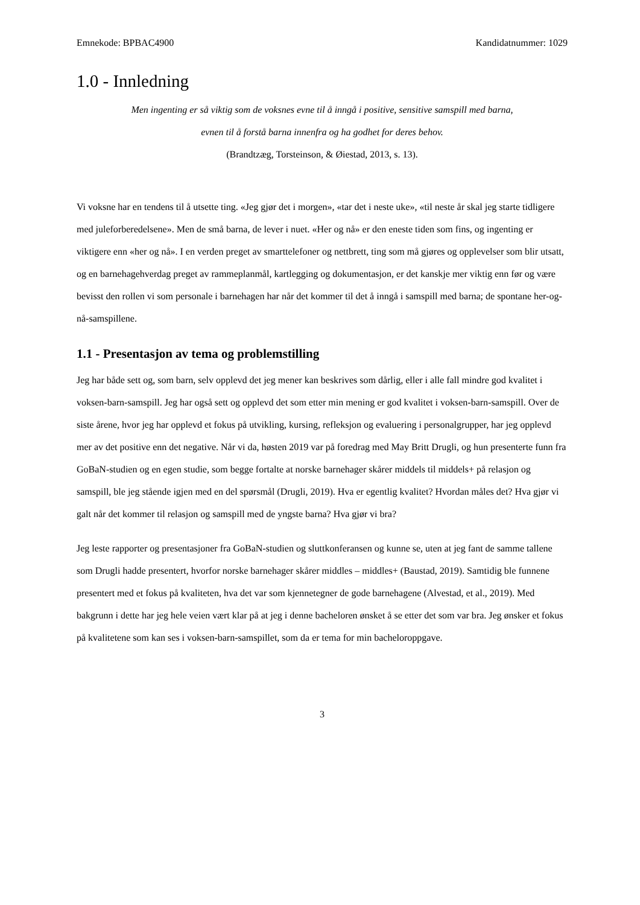Emnekode: BPBAC4900 Kandidatnummer: 1029
1.0 - Innledning
Men ingenting er så viktig som de voksnes evne til å inngå i positive, sensitive samspill med barna, evnen til å forstå barna innenfra og ha godhet for deres behov.
(Brandtzæg, Torsteinson, & Øiestad, 2013, s. 13).
Vi voksne har en tendens til å utsette ting. «Jeg gjør det i morgen», «tar det i neste uke», «til neste år skal jeg starte tidligere med juleforberedelsene». Men de små barna, de lever i nuet. «Her og nå» er den eneste tiden som fins, og ingenting er viktigere enn «her og nå». I en verden preget av smarttelefoner og nettbrett, ting som må gjøres og opplevelser som blir utsatt, og en barnehagehverdag preget av rammeplanmål, kartlegging og dokumentasjon, er det kanskje mer viktig enn før og være bevisst den rollen vi som personale i barnehagen har når det kommer til det å inngå i samspill med barna; de spontane her-og-nå-samspillene.
1.1 - Presentasjon av tema og problemstilling
Jeg har både sett og, som barn, selv opplevd det jeg mener kan beskrives som dårlig, eller i alle fall mindre god kvalitet i voksen-barn-samspill. Jeg har også sett og opplevd det som etter min mening er god kvalitet i voksen-barn-samspill. Over de siste årene, hvor jeg har opplevd et fokus på utvikling, kursing, refleksjon og evaluering i personalgrupper, har jeg opplevd mer av det positive enn det negative. Når vi da, høsten 2019 var på foredrag med May Britt Drugli, og hun presenterte funn fra GoBaN-studien og en egen studie, som begge fortalte at norske barnehager skårer middels til middels+ på relasjon og samspill, ble jeg stående igjen med en del spørsmål (Drugli, 2019). Hva er egentlig kvalitet? Hvordan måles det? Hva gjør vi galt når det kommer til relasjon og samspill med de yngste barna? Hva gjør vi bra?
Jeg leste rapporter og presentasjoner fra GoBaN-studien og sluttkonferansen og kunne se, uten at jeg fant de samme tallene som Drugli hadde presentert, hvorfor norske barnehager skårer middles – middles+ (Baustad, 2019). Samtidig ble funnene presentert med et fokus på kvaliteten, hva det var som kjennetegner de gode barnehagene (Alvestad, et al., 2019). Med bakgrunn i dette har jeg hele veien vært klar på at jeg i denne bacheloren ønsket å se etter det som var bra. Jeg ønsker et fokus på kvalitetene som kan ses i voksen-barn-samspillet, som da er tema for min bacheloroppgave.
3